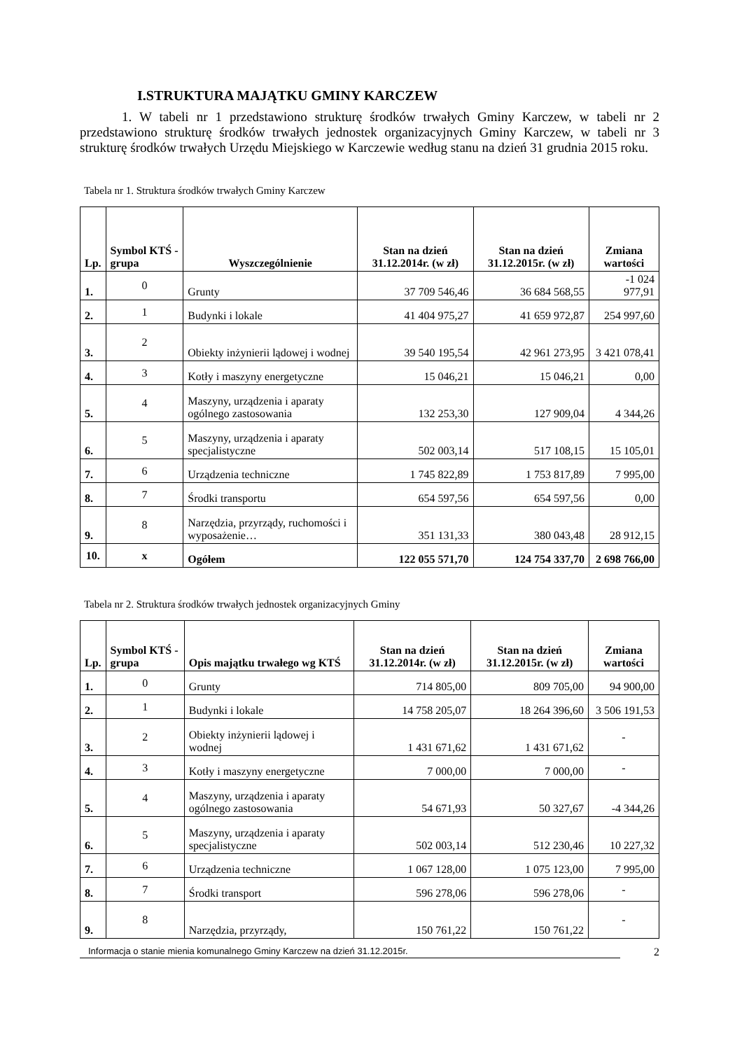I.STRUKTURA MAJĄTKU GMINY KARCZEW
1. W tabeli nr 1 przedstawiono strukturę środków trwałych Gminy Karczew, w tabeli nr 2 przedstawiono strukturę środków trwałych jednostek organizacyjnych Gminy Karczew, w tabeli nr 3 strukturę środków trwałych Urzędu Miejskiego w Karczewie według stanu na dzień 31 grudnia 2015 roku.
Tabela nr 1. Struktura środków trwałych Gminy Karczew
| Lp. | Symbol KTŚ - grupa | Wyszczególnienie | Stan na dzień 31.12.2014r. (w zł) | Stan na dzień 31.12.2015r. (w zł) | Zmiana wartości |
| --- | --- | --- | --- | --- | --- |
| 1. | 0 | Grunty | 37 709 546,46 | 36 684 568,55 | -1 024 977,91 |
| 2. | 1 | Budynki i lokale | 41 404 975,27 | 41 659 972,87 | 254 997,60 |
| 3. | 2 | Obiekty inżynierii lądowej i wodnej | 39 540 195,54 | 42 961 273,95 | 3 421 078,41 |
| 4. | 3 | Kotły i maszyny energetyczne | 15 046,21 | 15 046,21 | 0,00 |
| 5. | 4 | Maszyny, urządzenia i aparaty ogólnego zastosowania | 132 253,30 | 127 909,04 | 4 344,26 |
| 6. | 5 | Maszyny, urządzenia i aparaty specjalistyczne | 502 003,14 | 517 108,15 | 15 105,01 |
| 7. | 6 | Urządzenia techniczne | 1 745 822,89 | 1 753 817,89 | 7 995,00 |
| 8. | 7 | Środki transportu | 654 597,56 | 654 597,56 | 0,00 |
| 9. | 8 | Narzędzia, przyrządy, ruchomości i wyposażenie… | 351 131,33 | 380 043,48 | 28 912,15 |
| 10. | x | Ogółem | 122 055 571,70 | 124 754 337,70 | 2 698 766,00 |
Tabela nr 2. Struktura środków trwałych jednostek organizacyjnych Gminy
| Lp. | Symbol KTŚ - grupa | Opis majątku trwałego wg KTŚ | Stan na dzień 31.12.2014r. (w zł) | Stan na dzień 31.12.2015r. (w zł) | Zmiana wartości |
| --- | --- | --- | --- | --- | --- |
| 1. | 0 | Grunty | 714 805,00 | 809 705,00 | 94 900,00 |
| 2. | 1 | Budynki i lokale | 14 758 205,07 | 18 264 396,60 | 3 506 191,53 |
| 3. | 2 | Obiekty inżynierii lądowej i wodnej | 1 431 671,62 | 1 431 671,62 | - |
| 4. | 3 | Kotły i maszyny energetyczne | 7 000,00 | 7 000,00 | - |
| 5. | 4 | Maszyny, urządzenia i aparaty ogólnego zastosowania | 54 671,93 | 50 327,67 | -4 344,26 |
| 6. | 5 | Maszyny, urządzenia i aparaty specjalistyczne | 502 003,14 | 512 230,46 | 10 227,32 |
| 7. | 6 | Urządzenia techniczne | 1 067 128,00 | 1 075 123,00 | 7 995,00 |
| 8. | 7 | Środki transport | 596 278,06 | 596 278,06 | - |
| 9. | 8 | Narzędzia, przyrządy, | 150 761,22 | 150 761,22 | - |
Informacja o stanie mienia komunalnego Gminy Karczew na dzień 31.12.2015r. 2